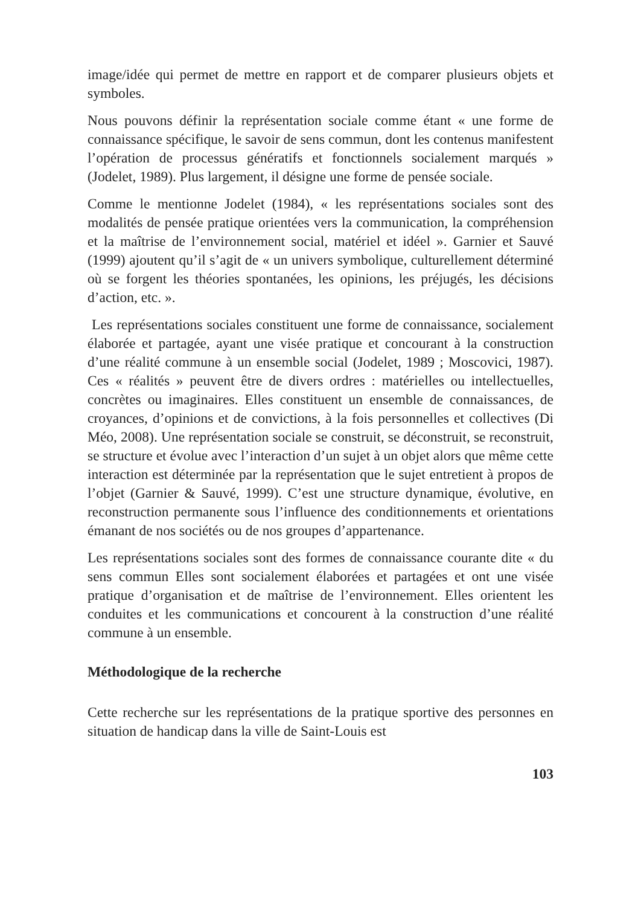image/idée qui permet de mettre en rapport et de comparer plusieurs objets et symboles.
Nous pouvons définir la représentation sociale comme étant « une forme de connaissance spécifique, le savoir de sens commun, dont les contenus manifestent l’opération de processus génératifs et fonctionnels socialement marqués » (Jodelet, 1989). Plus largement, il désigne une forme de pensée sociale.
Comme le mentionne Jodelet (1984), « les représentations sociales sont des modalités de pensée pratique orientées vers la communication, la compréhension et la maîtrise de l’environnement social, matériel et idéel ». Garnier et Sauvé (1999) ajoutent qu’il s’agit de « un univers symbolique, culturellement déterminé où se forgent les théories spontanées, les opinions, les préjugés, les décisions d’action, etc. ».
Les représentations sociales constituent une forme de connaissance, socialement élaborée et partagée, ayant une visée pratique et concourant à la construction d’une réalité commune à un ensemble social (Jodelet, 1989 ; Moscovici, 1987). Ces « réalités » peuvent être de divers ordres : matérielles ou intellectuelles, concrètes ou imaginaires. Elles constituent un ensemble de connaissances, de croyances, d’opinions et de convictions, à la fois personnelles et collectives (Di Méo, 2008). Une représentation sociale se construit, se déconstruit, se reconstruit, se structure et évolue avec l’interaction d’un sujet à un objet alors que même cette interaction est déterminée par la représentation que le sujet entretient à propos de l’objet (Garnier & Sauvé, 1999). C’est une structure dynamique, évolutive, en reconstruction permanente sous l’influence des conditionnements et orientations émanant de nos sociétés ou de nos groupes d’appartenance.
Les représentations sociales sont des formes de connaissance courante dite « du sens commun Elles sont socialement élaborées et partagées et ont une visée pratique d’organisation et de maîtrise de l’environnement. Elles orientent les conduites et les communications et concourent à la construction d’une réalité commune à un ensemble.
Méthodologique de la recherche
Cette recherche sur les représentations de la pratique sportive des personnes en situation de handicap dans la ville de Saint-Louis est
103